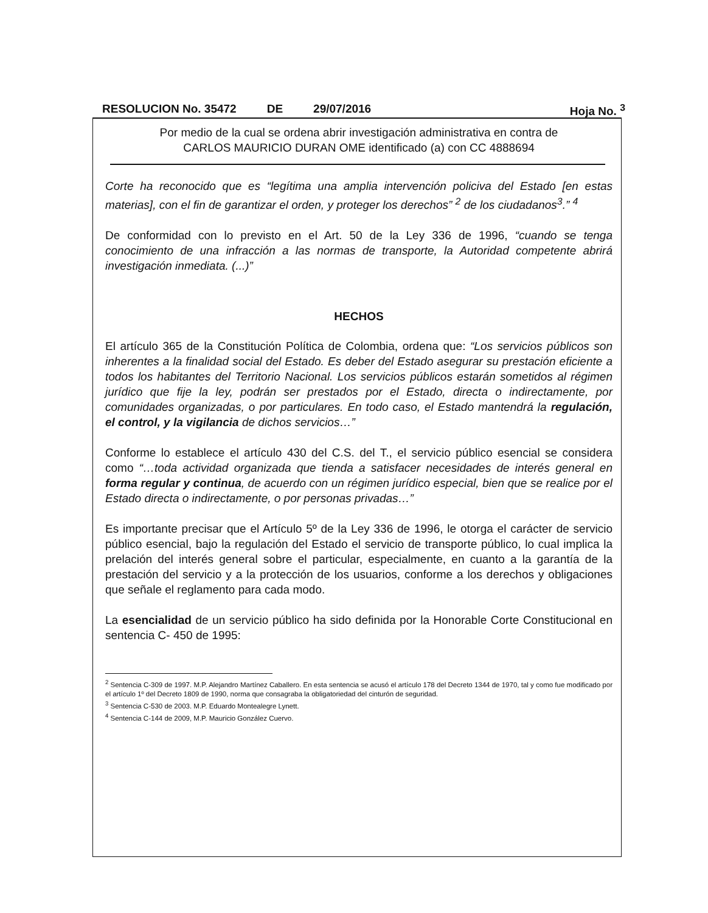RESOLUCION No. 35472 DE 29/07/2016 Hoja No. <sup>3</sup>
Por medio de la cual se ordena abrir investigación administrativa en contra de
CARLOS MAURICIO DURAN OME identificado (a) con CC 4888694
Corte ha reconocido que es “legítima una amplia intervención policiva del Estado [en estas materias], con el fin de garantizar el orden, y proteger los derechos” <sup>2</sup> de los ciudadanos<sup>3</sup>.” <sup>4</sup>
De conformidad con lo previsto en el Art. 50 de la Ley 336 de 1996, “cuando se tenga conocimiento de una infracción a las normas de transporte, la Autoridad competente abrirá investigación inmediata. (...)”
HECHOS
El artículo 365 de la Constitución Política de Colombia, ordena que: “Los servicios públicos son inherentes a la finalidad social del Estado. Es deber del Estado asegurar su prestación eficiente a todos los habitantes del Territorio Nacional. Los servicios públicos estarán sometidos al régimen jurídico que fije la ley, podrán ser prestados por el Estado, directa o indirectamente, por comunidades organizadas, o por particulares. En todo caso, el Estado mantendrá la regulación, el control, y la vigilancia de dichos servicios…”
Conforme lo establece el artículo 430 del C.S. del T., el servicio público esencial se considera como “…toda actividad organizada que tienda a satisfacer necesidades de interés general en forma regular y continua, de acuerdo con un régimen jurídico especial, bien que se realice por el Estado directa o indirectamente, o por personas privadas…”
Es importante precisar que el Artículo 5º de la Ley 336 de 1996, le otorga el carácter de servicio público esencial, bajo la regulación del Estado el servicio de transporte público, lo cual implica la prelación del interés general sobre el particular, especialmente, en cuanto a la garantía de la prestación del servicio y a la protección de los usuarios, conforme a los derechos y obligaciones que señale el reglamento para cada modo.
La esencialidad de un servicio público ha sido definida por la Honorable Corte Constitucional en sentencia C- 450 de 1995:
<sup>2</sup> Sentencia C-309 de 1997. M.P. Alejandro Martínez Caballero. En esta sentencia se acusó el artículo 178 del Decreto 1344 de 1970, tal y como fue modificado por el artículo 1º del Decreto 1809 de 1990, norma que consagraba la obligatoriedad del cinturón de seguridad.
<sup>3</sup> Sentencia C-530 de 2003. M.P. Eduardo Montealegre Lynett.
<sup>4</sup> Sentencia C-144 de 2009, M.P. Mauricio González Cuervo.